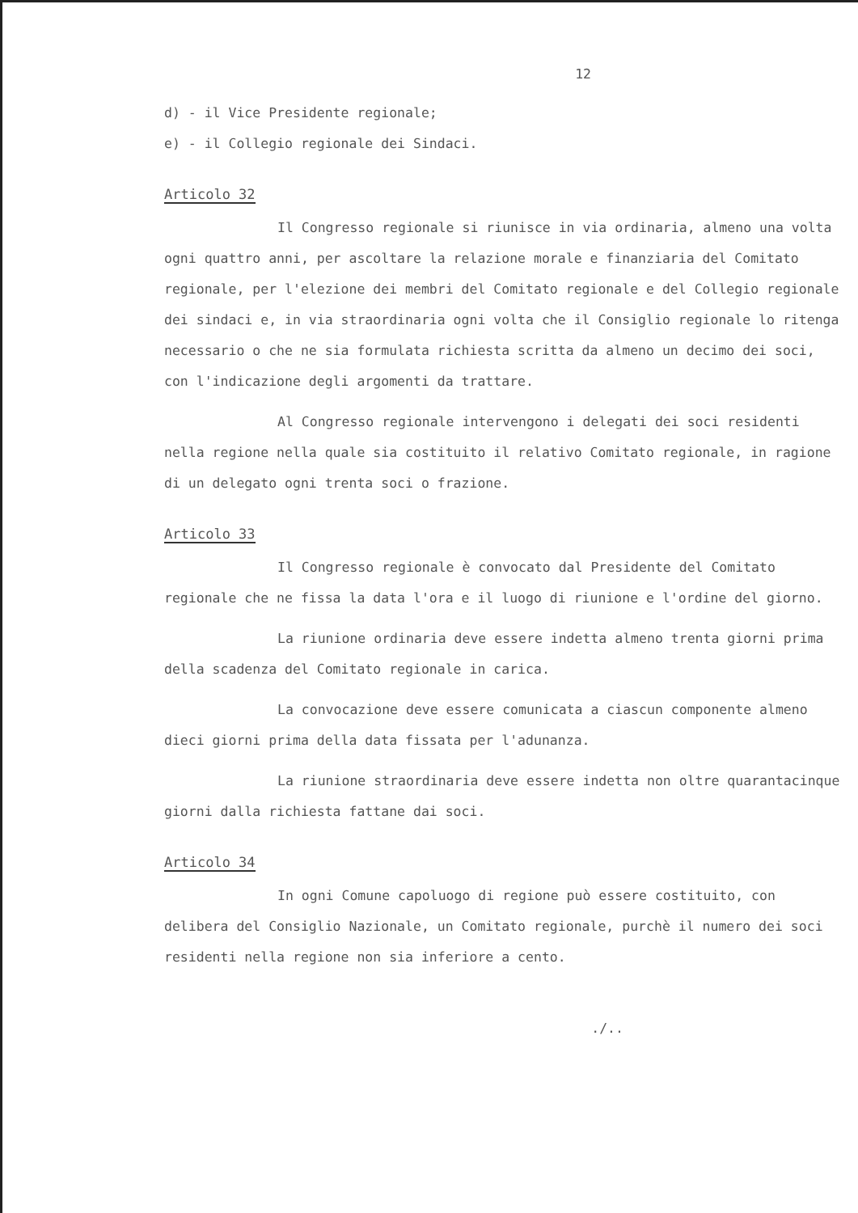12
d) - il Vice Presidente regionale;
e) - il Collegio regionale dei Sindaci.
Articolo 32
Il Congresso regionale si riunisce in via ordinaria, almeno una volta ogni quattro anni, per ascoltare la relazione morale e finanziaria del Comitato regionale, per l'elezione dei membri del Comitato regionale e del Collegio regionale dei sindaci e, in via straordinaria ogni volta che il Consiglio regionale lo ritenga necessario o che ne sia formulata richiesta scritta da almeno un decimo dei soci, con l'indicazione degli argomenti da trattare.
Al Congresso regionale intervengono i delegati dei soci residenti nella regione nella quale sia costituito il relativo Comitato regionale, in ragione di un delegato ogni trenta soci o frazione.
Articolo 33
Il Congresso regionale è convocato dal Presidente del Comitato regionale che ne fissa la data l'ora e il luogo di riunione e l'ordine del giorno.
La riunione ordinaria deve essere indetta almeno trenta giorni prima della scadenza del Comitato regionale in carica.
La convocazione deve essere comunicata a ciascun componente almeno dieci giorni prima della data fissata per l'adunanza.
La riunione straordinaria deve essere indetta non oltre quarantacinque giorni dalla richiesta fattane dai soci.
Articolo 34
In ogni Comune capoluogo di regione può essere costituito, con delibera del Consiglio Nazionale, un Comitato regionale, purchè il numero dei soci residenti nella regione non sia inferiore a cento.
./..